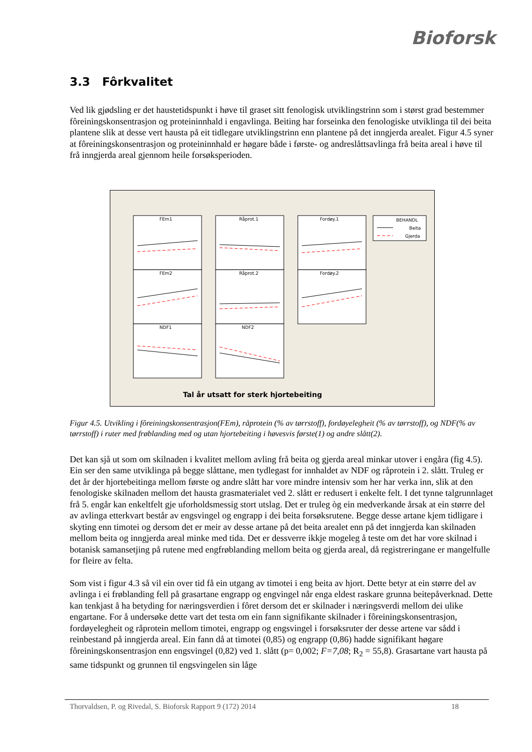Bioforsk
3.3 Fôrkvalitet
Ved lik gjødsling er det haustetidspunkt i høve til graset sitt fenologisk utviklingstrinn som i størst grad bestemmer fôreiningskonsentrasjon og proteininnhald i engavlinga. Beiting har forseinka den fenologiske utviklinga til dei beita plantene slik at desse vert hausta på eit tidlegare utviklingstrinn enn plantene på det inngjerda arealet. Figur 4.5 syner at fôreiningskonsentrasjon og proteininnhald er høgare både i første- og andreslåttsavlinga frå beita areal i høve til frå inngjerda areal gjennom heile forsøksperioden.
FEm1
Råprot.1
Fordøy.1
FEm2
Råprot.2
Fordøy.2
NDF1
NDF2
BEHANDL
Beita
Gjerda
Tal år utsatt for sterk hjortebeiting
Figur 4.5. Utvikling i fôreiningskonsentrasjon(FEm), råprotein (% av tørrstoff), fordøyelegheit (% av tørrstoff), og NDF(% av tørrstoff) i ruter med frøblanding med og utan hjortebeiting i høvesvis første(1) og andre slått(2).
Det kan sjå ut som om skilnaden i kvalitet mellom avling frå beita og gjerda areal minkar utover i engåra (fig 4.5). Ein ser den same utviklinga på begge slåttane, men tydlegast for innhaldet av NDF og råprotein i 2. slått. Truleg er det år der hjortebeitinga mellom første og andre slått har vore mindre intensiv som her har verka inn, slik at den fenologiske skilnaden mellom det hausta grasmaterialet ved 2. slått er redusert i enkelte felt. I det tynne talgrunnlaget frå 5. engår kan enkeltfelt gje uforholdsmessig stort utslag. Det er truleg òg ein medverkande årsak at ein større del av avlinga etterkvart består av engsvingel og engrapp i dei beita forsøksrutene. Begge desse artane kjem tidligare i skyting enn timotei og dersom det er meir av desse artane på det beita arealet enn på det inngjerda kan skilnaden mellom beita og inngjerda areal minke med tida. Det er dessverre ikkje mogeleg å teste om det har vore skilnad i botanisk samansetjing på rutene med engfrøblanding mellom beita og gjerda areal, då registreringane er mangelfulle for fleire av felta.
Som vist i figur 4.3 så vil ein over tid få ein utgang av timotei i eng beita av hjort. Dette betyr at ein større del av avlinga i ei frøblanding fell på grasartane engrapp og engvingel når enga eldest raskare grunna beitepåverknad. Dette kan tenkjast å ha betyding for næringsverdien i fôret dersom det er skilnader i næringsverdi mellom dei ulike engartane. For å undersøke dette vart det testa om ein fann signifikante skilnader i fôreiningskonsentrasjon, fordøyelegheit og råprotein mellom timotei, engrapp og engsvingel i forsøksruter der desse artene var sådd i reinbestand på inngjerda areal. Ein fann då at timotei (0,85) og engrapp (0,86) hadde signifikant høgare fôreiningskonsentrasjon enn engsvingel (0,82) ved 1. slått (p= 0,002; F=7,08; R<sub>2</sub> = 55,8). Grasartane vart hausta på same tidspunkt og grunnen til engsvingelen sin låge
Thorvaldsen, P. og Rivedal, S. Bioforsk Rapport 9 (172) 2014 18